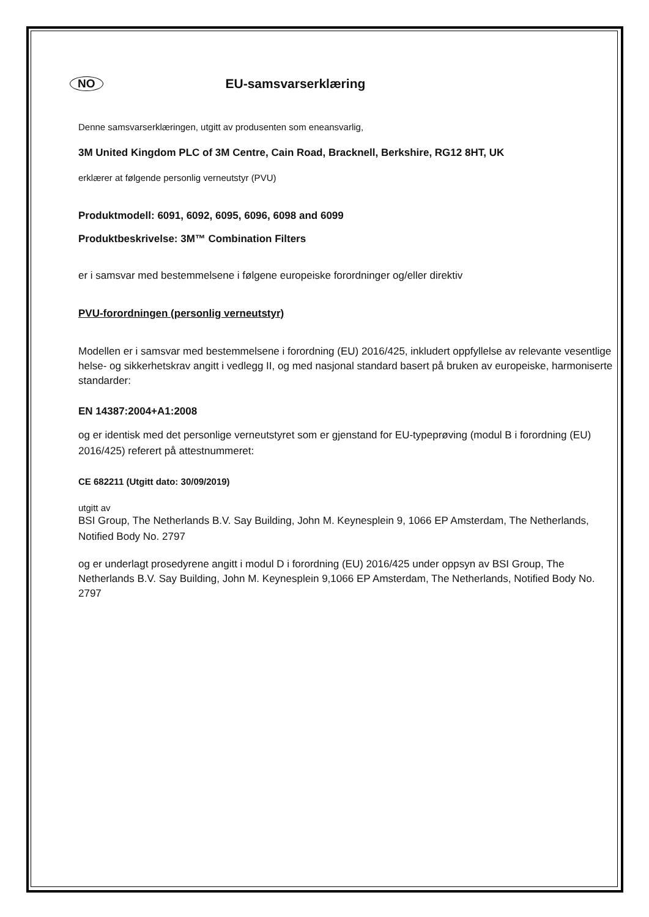NO EU-samsvarserklæring
Denne samsvarserklæringen, utgitt av produsenten som eneansvarlig,
3M United Kingdom PLC of 3M Centre, Cain Road, Bracknell, Berkshire, RG12 8HT, UK
erklærer at følgende personlig verneutstyr (PVU)
Produktmodell: 6091, 6092, 6095, 6096, 6098 and 6099
Produktbeskrivelse: 3M™ Combination Filters
er i samsvar med bestemmelsene i følgene europeiske forordninger og/eller direktiv
PVU-forordningen (personlig verneutstyr)
Modellen er i samsvar med bestemmelsene i forordning (EU) 2016/425, inkludert oppfyllelse av relevante vesentlige helse- og sikkerhetskrav angitt i vedlegg II, og med nasjonal standard basert på bruken av europeiske, harmoniserte standarder:
EN 14387:2004+A1:2008
og er identisk med det personlige verneutstyret som er gjenstand for EU-typeprøving (modul B i forordning (EU) 2016/425) referert på attestnummeret:
CE 682211 (Utgitt dato: 30/09/2019)
utgitt av
BSI Group, The Netherlands B.V. Say Building, John M. Keynesplein 9, 1066 EP Amsterdam, The Netherlands, Notified Body No. 2797
og er underlagt prosedyrene angitt i modul D i forordning (EU) 2016/425 under oppsyn av BSI Group, The Netherlands B.V. Say Building, John M. Keynesplein 9,1066 EP Amsterdam, The Netherlands, Notified Body No. 2797